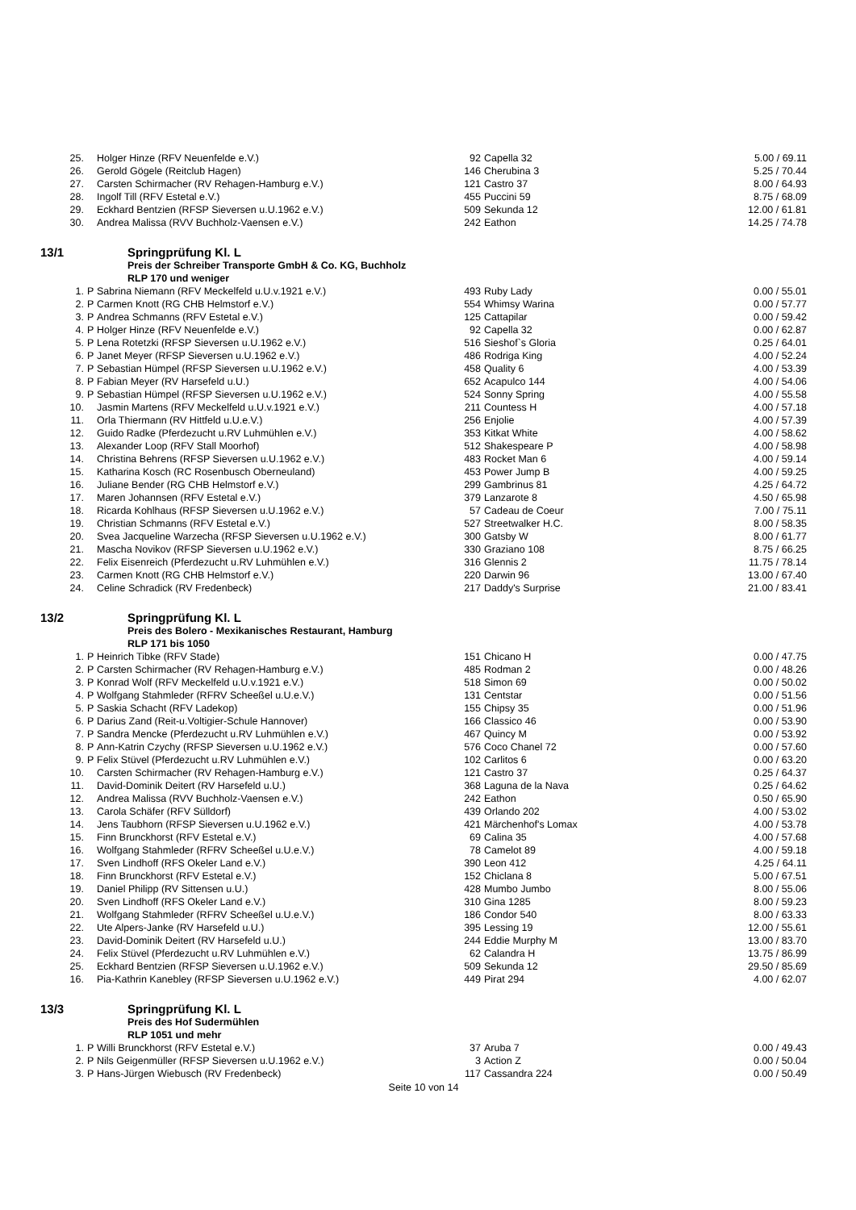| 25. | | Holger Hinze (RFV Neuenfelde e.V.) | 92 | Capella 32 | 5.00 / 69.11 |
| 26. | | Gerold Gögele (Reitclub Hagen) | 146 | Cherubina 3 | 5.25 / 70.44 |
| 27. | | Carsten Schirmacher (RV Rehagen-Hamburg e.V.) | 121 | Castro 37 | 8.00 / 64.93 |
| 28. | | Ingolf Till (RFV Estetal e.V.) | 455 | Puccini 59 | 8.75 / 68.09 |
| 29. | | Eckhard Bentzien (RFSP Sieversen u.U.1962 e.V.) | 509 | Sekunda 12 | 12.00 / 61.81 |
| 30. | | Andrea Malissa (RVV Buchholz-Vaensen e.V.) | 242 | Eathon | 14.25 / 74.78 |
13/1 Springprüfung Kl. L
Preis der Schreiber Transporte GmbH & Co. KG, Buchholz
RLP 170 und weniger
| 1. | P | Sabrina Niemann (RFV Meckelfeld u.U.v.1921 e.V.) | 493 | Ruby Lady | 0.00 / 55.01 |
| 2. | P | Carmen Knott (RG CHB Helmstorf e.V.) | 554 | Whimsy Warina | 0.00 / 57.77 |
| 3. | P | Andrea Schmanns (RFV Estetal e.V.) | 125 | Cattapilar | 0.00 / 59.42 |
| 4. | P | Holger Hinze (RFV Neuenfelde e.V.) | 92 | Capella 32 | 0.00 / 62.87 |
| 5. | P | Lena Rotetzki (RFSP Sieversen u.U.1962 e.V.) | 516 | Sieshof`s Gloria | 0.25 / 64.01 |
| 6. | P | Janet Meyer (RFSP Sieversen u.U.1962 e.V.) | 486 | Rodriga King | 4.00 / 52.24 |
| 7. | P | Sebastian Hümpel (RFSP Sieversen u.U.1962 e.V.) | 458 | Quality 6 | 4.00 / 53.39 |
| 8. | P | Fabian Meyer (RV Harsefeld u.U.) | 652 | Acapulco 144 | 4.00 / 54.06 |
| 9. | P | Sebastian Hümpel (RFSP Sieversen u.U.1962 e.V.) | 524 | Sonny Spring | 4.00 / 55.58 |
| 10. | | Jasmin Martens (RFV Meckelfeld u.U.v.1921 e.V.) | 211 | Countess H | 4.00 / 57.18 |
| 11. | | Orla Thiermann (RV Hittfeld u.U.e.V.) | 256 | Enjolie | 4.00 / 57.39 |
| 12. | | Guido Radke (Pferdezucht u.RV Luhmühlen e.V.) | 353 | Kitkat White | 4.00 / 58.62 |
| 13. | | Alexander Loop (RFV Stall Moorhof) | 512 | Shakespeare P | 4.00 / 58.98 |
| 14. | | Christina Behrens (RFSP Sieversen u.U.1962 e.V.) | 483 | Rocket Man 6 | 4.00 / 59.14 |
| 15. | | Katharina Kosch (RC Rosenbusch Oberneuland) | 453 | Power Jump B | 4.00 / 59.25 |
| 16. | | Juliane Bender (RG CHB Helmstorf e.V.) | 299 | Gambrinus 81 | 4.25 / 64.72 |
| 17. | | Maren Johannsen (RFV Estetal e.V.) | 379 | Lanzarote 8 | 4.50 / 65.98 |
| 18. | | Ricarda Kohlhaus (RFSP Sieversen u.U.1962 e.V.) | 57 | Cadeau de Coeur | 7.00 / 75.11 |
| 19. | | Christian Schmanns (RFV Estetal e.V.) | 527 | Streetwalker H.C. | 8.00 / 58.35 |
| 20. | | Svea Jacqueline Warzecha (RFSP Sieversen u.U.1962 e.V.) | 300 | Gatsby W | 8.00 / 61.77 |
| 21. | | Mascha Novikov (RFSP Sieversen u.U.1962 e.V.) | 330 | Graziano 108 | 8.75 / 66.25 |
| 22. | | Felix Eisenreich (Pferdezucht u.RV Luhmühlen e.V.) | 316 | Glennis 2 | 11.75 / 78.14 |
| 23. | | Carmen Knott (RG CHB Helmstorf e.V.) | 220 | Darwin 96 | 13.00 / 67.40 |
| 24. | | Celine Schradick (RV Fredenbeck) | 217 | Daddy's Surprise | 21.00 / 83.41 |
13/2 Springprüfung Kl. L
Preis des Bolero - Mexikanisches Restaurant, Hamburg
RLP 171 bis 1050
| 1. | P | Heinrich Tibke (RFV Stade) | 151 | Chicano H | 0.00 / 47.75 |
| 2. | P | Carsten Schirmacher (RV Rehagen-Hamburg e.V.) | 485 | Rodman 2 | 0.00 / 48.26 |
| 3. | P | Konrad Wolf (RFV Meckelfeld u.U.v.1921 e.V.) | 518 | Simon 69 | 0.00 / 50.02 |
| 4. | P | Wolfgang Stahmleder (RFRV Scheeßel u.U.e.V.) | 131 | Centstar | 0.00 / 51.56 |
| 5. | P | Saskia Schacht (RFV Ladekop) | 155 | Chipsy 35 | 0.00 / 51.96 |
| 6. | P | Darius Zand (Reit-u.Voltigier-Schule Hannover) | 166 | Classico 46 | 0.00 / 53.90 |
| 7. | P | Sandra Mencke (Pferdezucht u.RV Luhmühlen e.V.) | 467 | Quincy M | 0.00 / 53.92 |
| 8. | P | Ann-Katrin Czychy (RFSP Sieversen u.U.1962 e.V.) | 576 | Coco Chanel 72 | 0.00 / 57.60 |
| 9. | P | Felix Stüvel (Pferdezucht u.RV Luhmühlen e.V.) | 102 | Carlitos 6 | 0.00 / 63.20 |
| 10. | | Carsten Schirmacher (RV Rehagen-Hamburg e.V.) | 121 | Castro 37 | 0.25 / 64.37 |
| 11. | | David-Dominik Deitert (RV Harsefeld u.U.) | 368 | Laguna de la Nava | 0.25 / 64.62 |
| 12. | | Andrea Malissa (RVV Buchholz-Vaensen e.V.) | 242 | Eathon | 0.50 / 65.90 |
| 13. | | Carola Schäfer (RFV Sülldorf) | 439 | Orlando 202 | 4.00 / 53.02 |
| 14. | | Jens Taubhorn (RFSP Sieversen u.U.1962 e.V.) | 421 | Märchenhof's Lomax | 4.00 / 53.78 |
| 15. | | Finn Brunckhorst (RFV Estetal e.V.) | 69 | Calina 35 | 4.00 / 57.68 |
| 16. | | Wolfgang Stahmleder (RFRV Scheeßel u.U.e.V.) | 78 | Camelot 89 | 4.00 / 59.18 |
| 17. | | Sven Lindhoff (RFS Okeler Land e.V.) | 390 | Leon 412 | 4.25 / 64.11 |
| 18. | | Finn Brunckhorst (RFV Estetal e.V.) | 152 | Chiclana 8 | 5.00 / 67.51 |
| 19. | | Daniel Philipp (RV Sittensen u.U.) | 428 | Mumbo Jumbo | 8.00 / 55.06 |
| 20. | | Sven Lindhoff (RFS Okeler Land e.V.) | 310 | Gina 1285 | 8.00 / 59.23 |
| 21. | | Wolfgang Stahmleder (RFRV Scheeßel u.U.e.V.) | 186 | Condor 540 | 8.00 / 63.33 |
| 22. | | Ute Alpers-Janke (RV Harsefeld u.U.) | 395 | Lessing 19 | 12.00 / 55.61 |
| 23. | | David-Dominik Deitert (RV Harsefeld u.U.) | 244 | Eddie Murphy M | 13.00 / 83.70 |
| 24. | | Felix Stüvel (Pferdezucht u.RV Luhmühlen e.V.) | 62 | Calandra H | 13.75 / 86.99 |
| 25. | | Eckhard Bentzien (RFSP Sieversen u.U.1962 e.V.) | 509 | Sekunda 12 | 29.50 / 85.69 |
| 16. | | Pia-Kathrin Kanebley (RFSP Sieversen u.U.1962 e.V.) | 449 | Pirat 294 | 4.00 / 62.07 |
13/3 Springprüfung Kl. L
Preis des Hof Sudermühlen
RLP 1051 und mehr
| 1. | P | Willi Brunckhorst (RFV Estetal e.V.) | 37 | Aruba 7 | 0.00 / 49.43 |
| 2. | P | Nils Geigenmüller (RFSP Sieversen u.U.1962 e.V.) | 3 | Action Z | 0.00 / 50.04 |
| 3. | P | Hans-Jürgen Wiebusch (RV Fredenbeck) | 117 | Cassandra 224 | 0.00 / 50.49 |
Seite 10 von 14